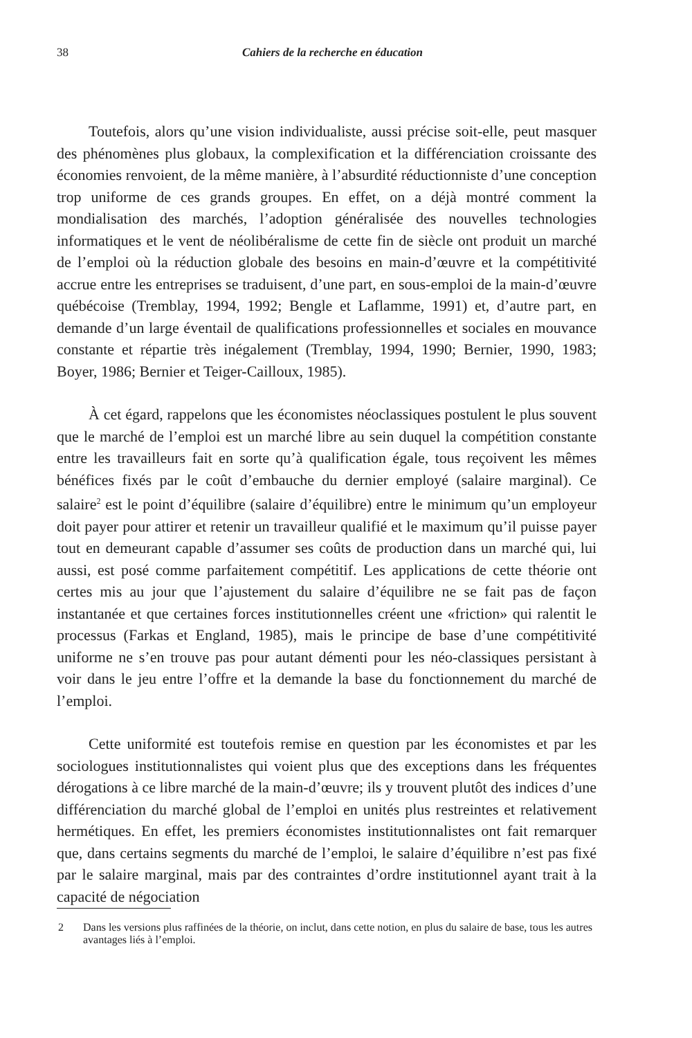38 Cahiers de la recherche en éducation
Toutefois, alors qu’une vision individualiste, aussi précise soit-elle, peut masquer des phénomènes plus globaux, la complexification et la différenciation croissante des économies renvoient, de la même manière, à l’absurdité réductionniste d’une conception trop uniforme de ces grands groupes. En effet, on a déjà montré comment la mondialisation des marchés, l’adoption généralisée des nouvelles technologies informatiques et le vent de néolibéralisme de cette fin de siècle ont produit un marché de l’emploi où la réduction globale des besoins en main-d’œuvre et la compétitivité accrue entre les entreprises se traduisent, d’une part, en sous-emploi de la main-d’œuvre québécoise (Tremblay, 1994, 1992; Bengle et Laflamme, 1991) et, d’autre part, en demande d’un large éventail de qualifications professionnelles et sociales en mouvance constante et répartie très inégalement (Tremblay, 1994, 1990; Bernier, 1990, 1983; Boyer, 1986; Bernier et Teiger-Cailloux, 1985).
À cet égard, rappelons que les économistes néoclassiques postulent le plus souvent que le marché de l’emploi est un marché libre au sein duquel la compétition constante entre les travailleurs fait en sorte qu’à qualification égale, tous reçoivent les mêmes bénéfices fixés par le coût d’embauche du dernier employé (salaire marginal). Ce salaire<sup>2</sup> est le point d’équilibre (salaire d’équilibre) entre le minimum qu’un employeur doit payer pour attirer et retenir un travailleur qualifié et le maximum qu’il puisse payer tout en demeurant capable d’assumer ses coûts de production dans un marché qui, lui aussi, est posé comme parfaitement compétitif. Les applications de cette théorie ont certes mis au jour que l’ajustement du salaire d’équilibre ne se fait pas de façon instantanée et que certaines forces institutionnelles créent une «friction» qui ralentit le processus (Farkas et England, 1985), mais le principe de base d’une compétitivité uniforme ne s’en trouve pas pour autant démenti pour les néo-classiques persistant à voir dans le jeu entre l’offre et la demande la base du fonctionnement du marché de l’emploi.
Cette uniformité est toutefois remise en question par les économistes et par les sociologues institutionnalistes qui voient plus que des exceptions dans les fréquentes dérogations à ce libre marché de la main-d’œuvre; ils y trouvent plutôt des indices d’une différenciation du marché global de l’emploi en unités plus restreintes et relativement hermétiques. En effet, les premiers économistes institutionnalistes ont fait remarquer que, dans certains segments du marché de l’emploi, le salaire d’équilibre n’est pas fixé par le salaire marginal, mais par des contraintes d’ordre institutionnel ayant trait à la capacité de négociation
2 Dans les versions plus raffinées de la théorie, on inclut, dans cette notion, en plus du salaire de base, tous les autres avantages liés à l’emploi.